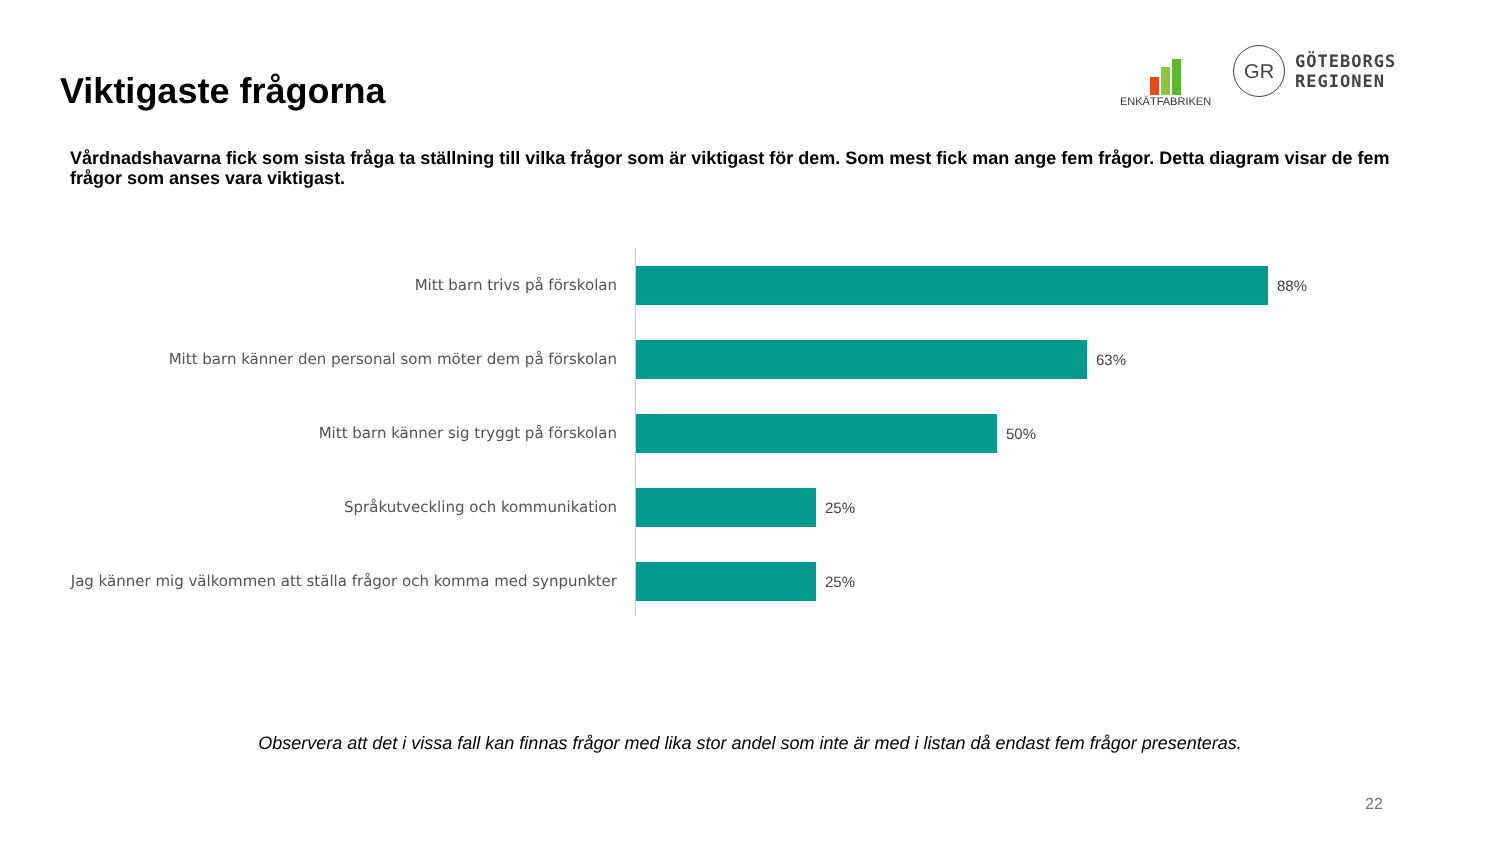Viktigaste frågorna
ENKÄTFABRIKEN
GR
GÖTEBORGS
REGIONEN
Vårdnadshavarna fick som sista fråga ta ställning till vilka frågor som är viktigast för dem. Som mest fick man ange fem frågor. Detta diagram visar de fem frågor som anses vara viktigast.
Mitt barn trivs på förskolan 88%
Mitt barn känner den personal som möter dem på förskolan 63%
Mitt barn känner sig tryggt på förskolan 50%
Språkutveckling och kommunikation 25%
Jag känner mig välkommen att ställa frågor och komma med synpunkter
25%
Observera att det i vissa fall kan finnas frågor med lika stor andel som inte är med i listan då endast fem frågor presenteras.
22